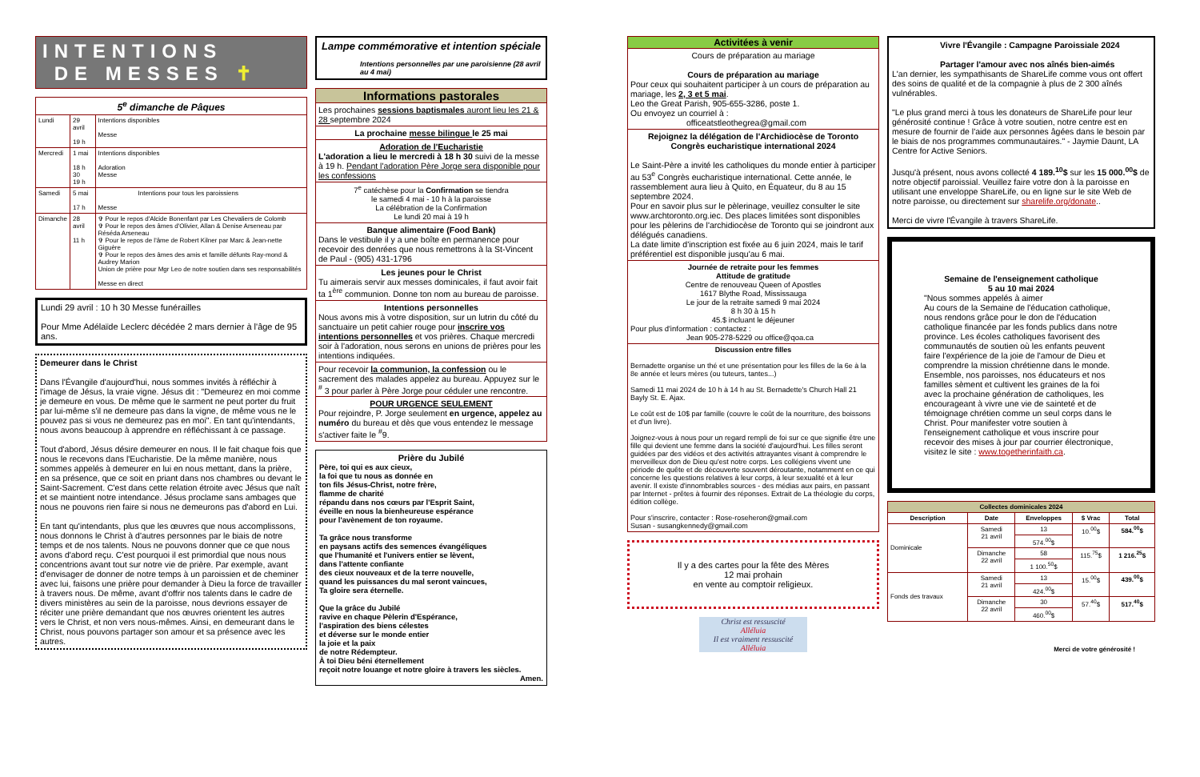INTENTIONS
DE MESSES ✝
| 5<sup>e</sup> dimanche de Pâques | | |
| --- | --- | --- |
| Lundi | 29 avril 19 h | Intentions disponibles Messe |
| Mercredi | 1 mai 18 h 30 19 h | Intentions disponibles Adoration Messe |
| Samedi | 5 mai 17 h | Intentions pour tous les paroissiens Messe |
| Dimanche | 28 avril 11 h | ✞ Pour le repos d'Alcide Bonenfant par Les Chevaliers de Colomb ✞ Pour le repos des âmes d'Olivier, Allan & Denise Arseneau par Réséda Arseneau ✞ Pour le repos de l'âme de Robert Kilner par Marc & Jean-nette Giguère ✞ Pour le repos des âmes des amis et famille défunts Ray-mond & Audrey Marion Union de prière pour Mgr Leo de notre soutien dans ses responsabilités Messe en direct |
Lundi 29 avril : 10 h 30 Messe funérailles
Pour Mme Adélaïde Leclerc décédée 2 mars dernier à l'âge de 95 ans.
Demeurer dans le Christ
Dans l'Évangile d'aujourd'hui, nous sommes invités à réfléchir à l'image de Jésus, la vraie vigne. Jésus dit : "Demeurez en moi comme je demeure en vous. De même que le sarment ne peut porter du fruit par lui-même s'il ne demeure pas dans la vigne, de même vous ne le pouvez pas si vous ne demeurez pas en moi". En tant qu'intendants, nous avons beaucoup à apprendre en réfléchissant à ce passage.
Tout d'abord, Jésus désire demeurer en nous. Il le fait chaque fois que nous le recevons dans l'Eucharistie. De la même manière, nous sommes appelés à demeurer en lui en nous mettant, dans la prière, en sa présence, que ce soit en priant dans nos chambres ou devant le Saint-Sacrement. C'est dans cette relation étroite avec Jésus que naît et se maintient notre intendance. Jésus proclame sans ambages que nous ne pouvons rien faire si nous ne demeurons pas d'abord en Lui.
En tant qu'intendants, plus que les œuvres que nous accomplissons, nous donnons le Christ à d'autres personnes par le biais de notre temps et de nos talents. Nous ne pouvons donner que ce que nous avons d'abord reçu. C'est pourquoi il est primordial que nous nous concentrions avant tout sur notre vie de prière. Par exemple, avant d'envisager de donner de notre temps à un paroissien et de cheminer avec lui, faisons une prière pour demander à Dieu la force de travailler à travers nous. De même, avant d'offrir nos talents dans le cadre de divers ministères au sein de la paroisse, nous devrions essayer de réciter une prière demandant que nos œuvres orientent les autres vers le Christ, et non vers nous-mêmes. Ainsi, en demeurant dans le Christ, nous pouvons partager son amour et sa présence avec les autres.
Lampe commémorative et intention spéciale
Intentions personnelles par une paroisienne (28 avril au 4 mai)
Informations pastorales
Les prochaines sessions baptismales auront lieu les 21 & 28 septembre 2024
La prochaine messe bilingue le 25 mai
Adoration de l'Eucharistie
L'adoration a lieu le mercredi à 18 h 30 suivi de la messe à 19 h. Pendant l'adoration Père Jorge sera disponible pour les confessions
7<sup>e</sup> catéchèse pour la Confirmation se tiendra
le samedi 4 mai - 10 h à la paroisse
La célébration de la Confirmation
Le lundi 20 mai à 19 h
Banque alimentaire (Food Bank)
Dans le vestibule il y a une boîte en permanence pour recevoir des denrées que nous remettrons à la St-Vincent de Paul - (905) 431-1796
Les jeunes pour le Christ
Tu aimerais servir aux messes dominicales, il faut avoir fait ta 1<sup>ère</sup> communion. Donne ton nom au bureau de paroisse.
Intentions personnelles
Nous avons mis à votre disposition, sur un lutrin du côté du sanctuaire un petit cahier rouge pour inscrire vos intentions personnelles et vos prières. Chaque mercredi soir à l'adoration, nous serons en unions de prières pour les intentions indiquées.
Pour recevoir la communion, la confession ou le sacrement des malades appelez au bureau. Appuyez sur le <sup>#</sup> 3 pour parler à Père Jorge pour céduler une rencontre.
POUR URGENCE SEULEMENT
Pour rejoindre, P. Jorge seulement en urgence, appelez au numéro du bureau et dès que vous entendez le message s'activer faite le <sup>#</sup>9.
Prière du Jubilé
Père, toi qui es aux cieux,
la foi que tu nous as donnée en
ton fils Jésus-Christ, notre frère,
flamme de charité
répandu dans nos cœurs par l'Esprit Saint,
éveille en nous la bienheureuse espérance
pour l'avènement de ton royaume.
Ta grâce nous transforme
en paysans actifs des semences évangéliques
que l'humanité et l'univers entier se lèvent,
dans l'attente confiante
des cieux nouveaux et de la terre nouvelle,
quand les puissances du mal seront vaincues,
Ta gloire sera éternelle.
Que la grâce du Jubilé
ravive en chaque Pèlerin d'Espérance,
l'aspiration des biens célestes
et déverse sur le monde entier
la joie et la paix
de notre Rédempteur.
À toi Dieu béni éternellement
reçoit notre louange et notre gloire à travers les siècles.
Amen.
Activitées à venir
Cours de préparation au mariage
Cours de préparation au mariage
Pour ceux qui souhaitent participer à un cours de préparation au mariage, les 2, 3 et 5 mai.
Leo the Great Parish, 905-655-3286, poste 1.
Ou envoyez un courriel à :
officeatstleothegrea@gmail.com
Rejoignez la délégation de l'Archidiocèse de Toronto Congrès eucharistique international 2024
Le Saint-Père a invité les catholiques du monde entier à participer au 53<sup>e</sup> Congrès eucharistique international. Cette année, le rassemblement aura lieu à Quito, en Équateur, du 8 au 15 septembre 2024.
Pour en savoir plus sur le pèlerinage, veuillez consulter le site www.archtoronto.org.iec. Des places limitées sont disponibles pour les pèlerins de l'archidiocèse de Toronto qui se joindront aux délégués canadiens.
La date limite d'inscription est fixée au 6 juin 2024, mais le tarif préférentiel est disponible jusqu'au 6 mai.
Journée de retraite pour les femmes
Attitude de gratitude
Centre de renouveau Queen of Apostles
1617 Blythe Road, Mississauga
Le jour de la retraite samedi 9 mai 2024
8 h 30 à 15 h
45.$ incluant le déjeuner
Pour plus d'information : contactez :
Jean 905-278-5229 ou office@qoa.ca
Discussion entre filles
Bernadette organise un thé et une présentation pour les filles de la 6e à la 8e année et leurs mères (ou tuteurs, tantes...)
Samedi 11 mai 2024 de 10 h à 14 h au St. Bernadette's Church Hall 21 Bayly St. E. Ajax.
Le coût est de 10$ par famille (couvre le coût de la nourriture, des boissons et d'un livre).
Joignez-vous à nous pour un regard rempli de foi sur ce que signifie être une fille qui devient une femme dans la société d'aujourd'hui. Les filles seront guidées par des vidéos et des activités attrayantes visant à comprendre le merveilleux don de Dieu qu'est notre corps. Les collégiens vivent une période de quête et de découverte souvent déroutante, notamment en ce qui concerne les questions relatives à leur corps, à leur sexualité et à leur avenir. Il existe d'innombrables sources - des médias aux pairs, en passant par Internet - prêtes à fournir des réponses. Extrait de La théologie du corps, édition collège.
Pour s'inscrire, contacter : Rose-roseheron@gmail.com
Susan - susangkennedy@gmail.com
Il y a des cartes pour la fête des Mères
12 mai prohain
en vente au comptoir religieux.
Christ est ressuscité
Alléluia
Il est vraiment ressuscité
Alléluia
Vivre l'Évangile : Campagne Paroissiale 2024
Partager l'amour avec nos aînés bien-aimés
L'an dernier, les sympathisants de ShareLife comme vous ont offert des soins de qualité et de la compagnie à plus de 2 300 aînés vulnérables.
"Le plus grand merci à tous les donateurs de ShareLife pour leur générosité continue ! Grâce à votre soutien, notre centre est en mesure de fournir de l'aide aux personnes âgées dans le besoin par le biais de nos programmes communautaires." - Jaymie Daunt, LA Centre for Active Seniors.
Jusqu'à présent, nous avons collecté 4 189.<sup>10</sup>$ sur les 15 000.<sup>00</sup>$ de notre objectif paroissial. Veuillez faire votre don à la paroisse en utilisant une enveloppe ShareLife, ou en ligne sur le site Web de notre paroisse, ou directement sur sharelife.org/donate..
Merci de vivre l'Évangile à travers ShareLife.
Semaine de l'enseignement catholique
5 au 10 mai 2024
"Nous sommes appelés à aimer
Au cours de la Semaine de l'éducation catholique, nous rendons grâce pour le don de l'éducation catholique financée par les fonds publics dans notre province. Les écoles catholiques favorisent des communautés de soutien où les enfants peuvent faire l'expérience de la joie de l'amour de Dieu et comprendre la mission chrétienne dans le monde. Ensemble, nos paroisses, nos éducateurs et nos familles sèment et cultivent les graines de la foi avec la prochaine génération de catholiques, les encourageant à vivre une vie de sainteté et de témoignage chrétien comme un seul corps dans le Christ. Pour manifester votre soutien à l'enseignement catholique et vous inscrire pour recevoir des mises à jour par courrier électronique, visitez le site : www.togetherinfaith.ca.
| Collectes dominicales 2024 | | | | |
| --- | --- | --- | --- | --- |
| Description | Date | Enveloppes | $ Vrac | Total |
| Dominicale | Samedi 21 avril | 13 | 10.<sup>00</sup>$ | 584.<sup>00</sup>$ |
| | | 574.<sup>00</sup>$ | | |
| | Dimanche 22 avril | 58 | 115.<sup>75</sup>$ | 1 216.<sup>25</sup>$ |
| | | 1 100.<sup>50</sup>$ | | |
| Fonds des travaux | Samedi 21 avril | 13 | 15.<sup>00</sup>$ | 439.<sup>00</sup>$ |
| | | 424.<sup>00</sup>$ | | |
| | Dimanche 22 avril | 30 | 57.<sup>40</sup>$ | 517.<sup>40</sup>$ |
| | | 460.<sup>00</sup>$ | | |
Merci de votre générosité !